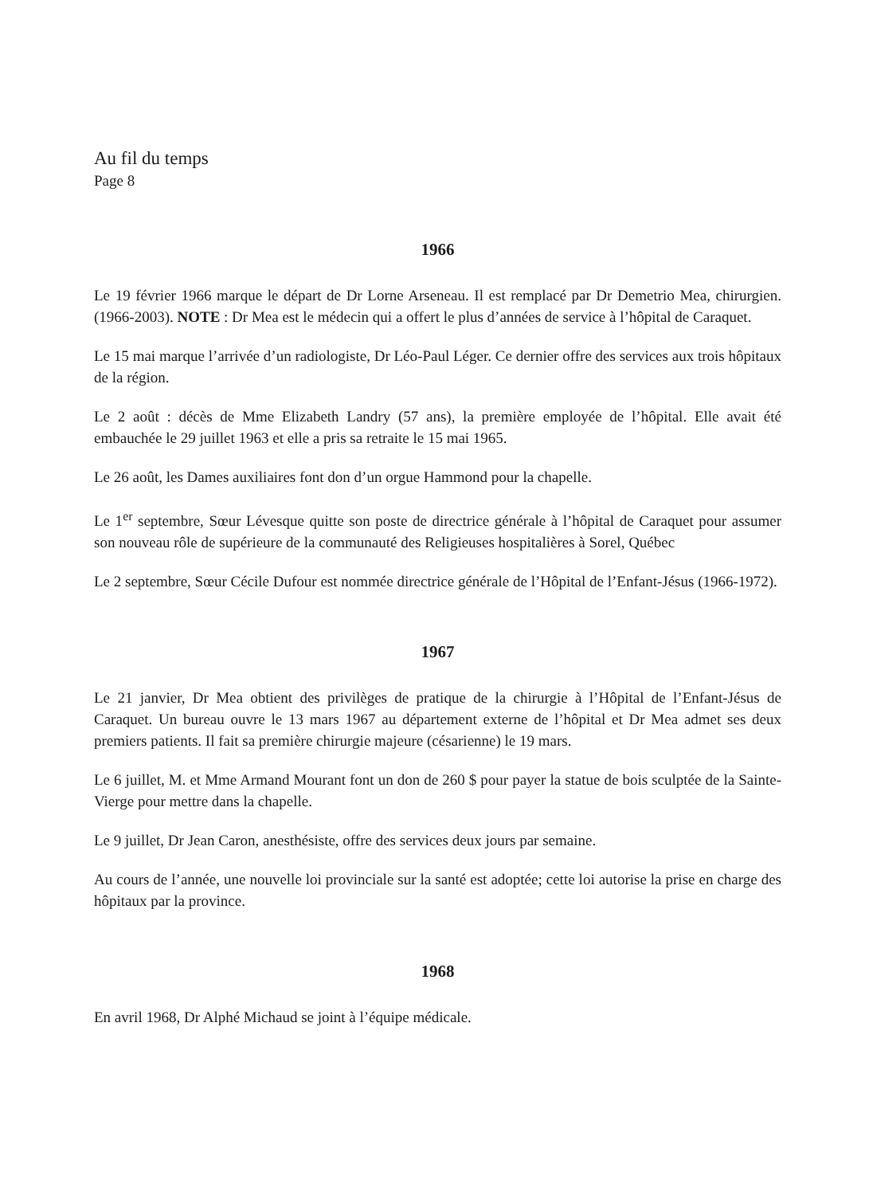Au fil du temps
Page 8
1966
Le 19 février 1966 marque le départ de Dr Lorne Arseneau. Il est remplacé par Dr Demetrio Mea, chirurgien. (1966-2003). NOTE : Dr Mea est le médecin qui a offert le plus d’années de service à l’hôpital de Caraquet.
Le 15 mai marque l’arrivée d’un radiologiste, Dr Léo-Paul Léger. Ce dernier offre des services aux trois hôpitaux de la région.
Le 2 août : décès de Mme Elizabeth Landry (57 ans), la première employée de l’hôpital. Elle avait été embauchée le 29 juillet 1963 et elle a pris sa retraite le 15 mai 1965.
Le 26 août, les Dames auxiliaires font don d’un orgue Hammond pour la chapelle.
Le 1<sup>er</sup> septembre, Sœur Lévesque quitte son poste de directrice générale à l’hôpital de Caraquet pour assumer son nouveau rôle de supérieure de la communauté des Religieuses hospitalières à Sorel, Québec
Le 2 septembre, Sœur Cécile Dufour est nommée directrice générale de l’Hôpital de l’Enfant-Jésus (1966-1972).
1967
Le 21 janvier, Dr Mea obtient des privilèges de pratique de la chirurgie à l’Hôpital de l’Enfant-Jésus de Caraquet. Un bureau ouvre le 13 mars 1967 au département externe de l’hôpital et Dr Mea admet ses deux premiers patients. Il fait sa première chirurgie majeure (césarienne) le 19 mars.
Le 6 juillet, M. et Mme Armand Mourant font un don de 260 $ pour payer la statue de bois sculptée de la Sainte-Vierge pour mettre dans la chapelle.
Le 9 juillet, Dr Jean Caron, anesthésiste, offre des services deux jours par semaine.
Au cours de l’année, une nouvelle loi provinciale sur la santé est adoptée; cette loi autorise la prise en charge des hôpitaux par la province.
1968
En avril 1968, Dr Alphé Michaud se joint à l’équipe médicale.